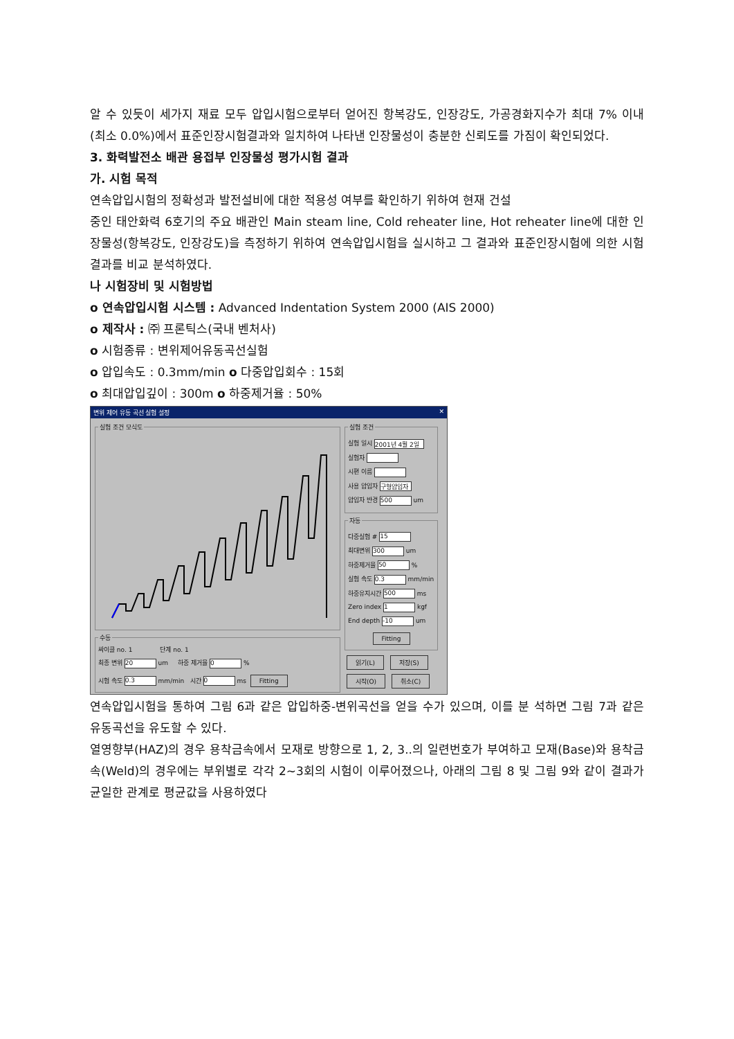알 수 있듯이 세가지 재료 모두 압입시험으로부터 얻어진 항복강도, 인장강도, 가공경화지수가 최대 7% 이내(최소 0.0%)에서 표준인장시험결과와 일치하여 나타낸 인장물성이 충분한 신뢰도를 가짐이 확인되었다.
3. 화력발전소 배관 용접부 인장물성 평가시험 결과
가. 시험 목적
연속압입시험의 정확성과 발전설비에 대한 적용성 여부를 확인하기 위하여 현재 건설
중인 태안화력 6호기의 주요 배관인 Main steam line, Cold reheater line, Hot reheater line에 대한 인장물성(항복강도, 인장강도)을 측정하기 위하여 연속압입시험을 실시하고 그 결과와 표준인장시험에 의한 시험결과를 비교 분석하였다.
나 시험장비 및 시험방법
o 연속압입시험 시스템 : Advanced Indentation System 2000 (AIS 2000)
o 제작사 : ㈜ 프론틱스(국내 벤처사)
o 시험종류 : 변위제어유동곡선실험
o 압입속도 : 0.3mm/min o 다중압입회수 : 15회
o 최대압입깊이 : 300m o 하중제거율 : 50%
변위 제어 유동 곡선 실험 설정 ✕
실험 조건 모식도 수동
싸이클 no. 1 단계 no. 1
최종 변위 20 um 하중 제거율 0 %
시험 속도 0.3 mm/min 시간 0 ms Fitting
실험 조건
실험 일시 2001년 4월 2일
실험자
시편 이름
사용 압입자 구형압입자
압입자 반경 500 um
자동
다중실험 # 15
최대변위 300 um
하중제거율 50 %
실험 속도 0.3 mm/min
하중유지시간 500 ms
Zero index 1 kgf
End depth -10 um
Fitting
읽기(L) 저장(S)
시작(O) 취소(C)
연속압입시험을 통하여 그림 6과 같은 압입하중-변위곡선을 얻을 수가 있으며, 이를 분 석하면 그림 7과 같은 유동곡선을 유도할 수 있다.
열영향부(HAZ)의 경우 용착금속에서 모재로 방향으로 1, 2, 3..의 일련번호가 부여하고 모재(Base)와 용착금속(Weld)의 경우에는 부위별로 각각 2~3회의 시험이 이루어졌으나, 아래의 그림 8 및 그림 9와 같이 결과가 균일한 관계로 평균값을 사용하였다